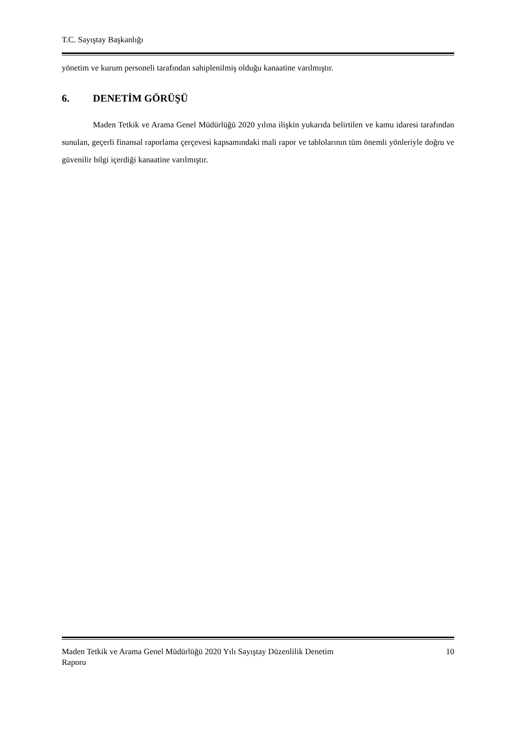T.C. Sayıştay Başkanlığı
yönetim ve kurum personeli tarafından sahiplenilmiş olduğu kanaatine varılmıştır.
6. DENETİM GÖRÜŞÜ
Maden Tetkik ve Arama Genel Müdürlüğü 2020 yılına ilişkin yukarıda belirtilen ve kamu idaresi tarafından sunulan, geçerli finansal raporlama çerçevesi kapsamındaki mali rapor ve tablolarının tüm önemli yönleriyle doğru ve güvenilir bilgi içerdiği kanaatine varılmıştır.
Maden Tetkik ve Arama Genel Müdürlüğü 2020 Yılı Sayıştay Düzenlilik Denetim
Raporu
10